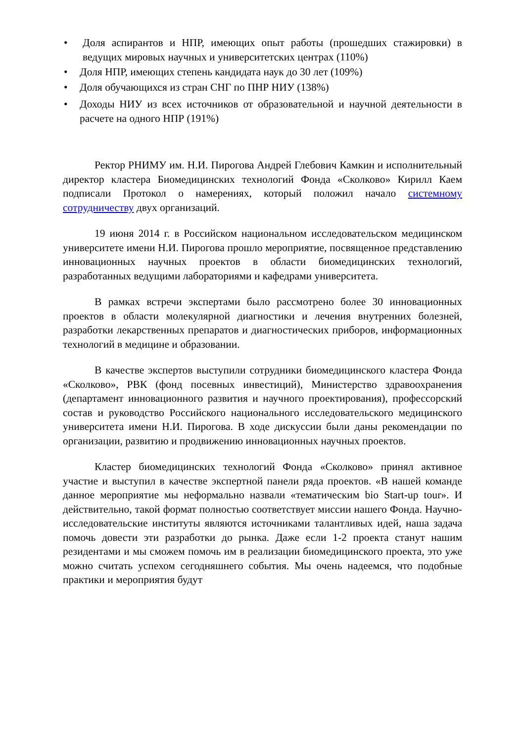• Доля аспирантов и НПР, имеющих опыт работы (прошедших стажировки) в ведущих мировых научных и университетских центрах (110%)
• Доля НПР, имеющих степень кандидата наук до 30 лет (109%)
• Доля обучающихся из стран СНГ по ПНР НИУ (138%)
• Доходы НИУ из всех источников от образовательной и научной деятельности в расчете на одного НПР (191%)
Ректор РНИМУ им. Н.И. Пирогова Андрей Глебович Камкин и исполнительный директор кластера Биомедицинских технологий Фонда «Сколково» Кирилл Каем подписали Протокол о намерениях, который положил начало системному сотрудничеству двух организаций.
19 июня 2014 г. в Российском национальном исследовательском медицинском университете имени Н.И. Пирогова прошло мероприятие, посвященное представлению инновационных научных проектов в области биомедицинских технологий, разработанных ведущими лабораториями и кафедрами университета.
В рамках встречи экспертами было рассмотрено более 30 инновационных проектов в области молекулярной диагностики и лечения внутренних болезней, разработки лекарственных препаратов и диагностических приборов, информационных технологий в медицине и образовании.
В качестве экспертов выступили сотрудники биомедицинского кластера Фонда «Сколково», РВК (фонд посевных инвестиций), Министерство здравоохранения (департамент инновационного развития и научного проектирования), профессорский состав и руководство Российского национального исследовательского медицинского университета имени Н.И. Пирогова. В ходе дискуссии были даны рекомендации по организации, развитию и продвижению инновационных научных проектов.
Кластер биомедицинских технологий Фонда «Сколково» принял активное участие и выступил в качестве экспертной панели ряда проектов. «В нашей команде данное мероприятие мы неформально назвали «тематическим bio Start-up tour». И действительно, такой формат полностью соответствует миссии нашего Фонда. Научно-исследовательские институты являются источниками талантливых идей, наша задача помочь довести эти разработки до рынка. Даже если 1-2 проекта станут нашим резидентами и мы сможем помочь им в реализации биомедицинского проекта, это уже можно считать успехом сегодняшнего события. Мы очень надеемся, что подобные практики и мероприятия будут